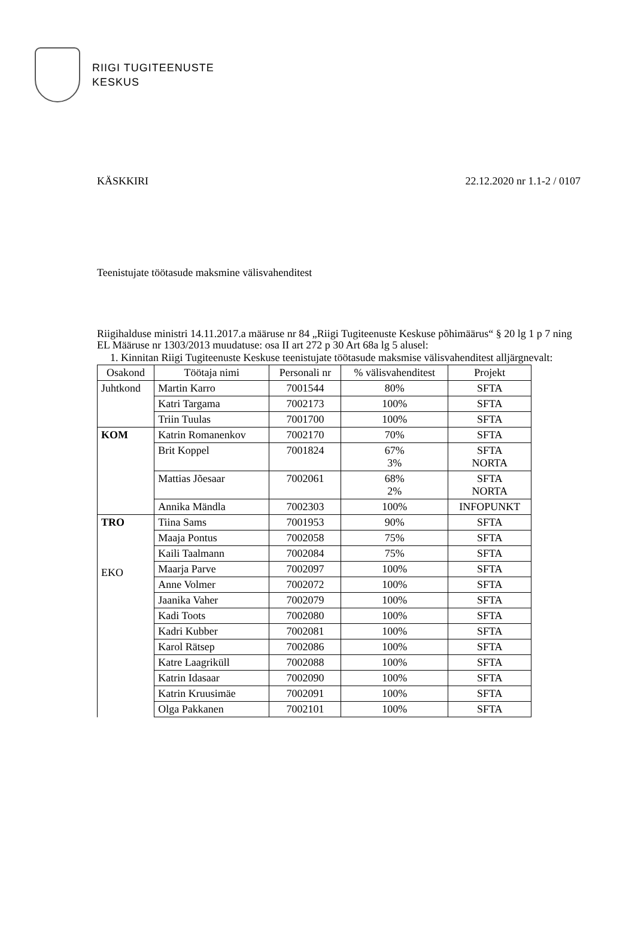RIIGI TUGITEENUSTE
KESKUS
KÄSKKIRI 22.12.2020 nr 1.1-2 / 0107
Teenistujate töötasude maksmine välisvahenditest
Riigihalduse ministri 14.11.2017.a määruse nr 84 „Riigi Tugiteenuste Keskuse põhimäärus“ § 20 lg 1 p 7 ning EL Määruse nr 1303/2013 muudatuse: osa II art 272 p 30 Art 68a lg 5 alusel:
1. Kinnitan Riigi Tugiteenuste Keskuse teenistujate töötasude maksmise välisvahenditest alljärgnevalt:
| Osakond | Töötaja nimi | Personali nr | % välisvahenditest | Projekt |
| --- | --- | --- | --- | --- |
| Juhtkond | Martin Karro | 7001544 | 80% | SFTA |
| | Katri Targama | 7002173 | 100% | SFTA |
| | Triin Tuulas | 7001700 | 100% | SFTA |
| KOM | Katrin Romanenkov | 7002170 | 70% | SFTA |
| | Brit Koppel | 7001824 | 67% 3% | SFTA NORTA |
| | Mattias Jõesaar | 7002061 | 68% 2% | SFTA NORTA |
| | Annika Mändla | 7002303 | 100% | INFOPUNKT |
| TRO EKO | Tiina Sams | 7001953 | 90% | SFTA |
| | Maaja Pontus | 7002058 | 75% | SFTA |
| | Kaili Taalmann | 7002084 | 75% | SFTA |
| | Maarja Parve | 7002097 | 100% | SFTA |
| | Anne Volmer | 7002072 | 100% | SFTA |
| | Jaanika Vaher | 7002079 | 100% | SFTA |
| | Kadi Toots | 7002080 | 100% | SFTA |
| | Kadri Kubber | 7002081 | 100% | SFTA |
| | Karol Rätsep | 7002086 | 100% | SFTA |
| | Katre Laagriküll | 7002088 | 100% | SFTA |
| | Katrin Idasaar | 7002090 | 100% | SFTA |
| | Katrin Kruusimäe | 7002091 | 100% | SFTA |
| | Olga Pakkanen | 7002101 | 100% | SFTA |